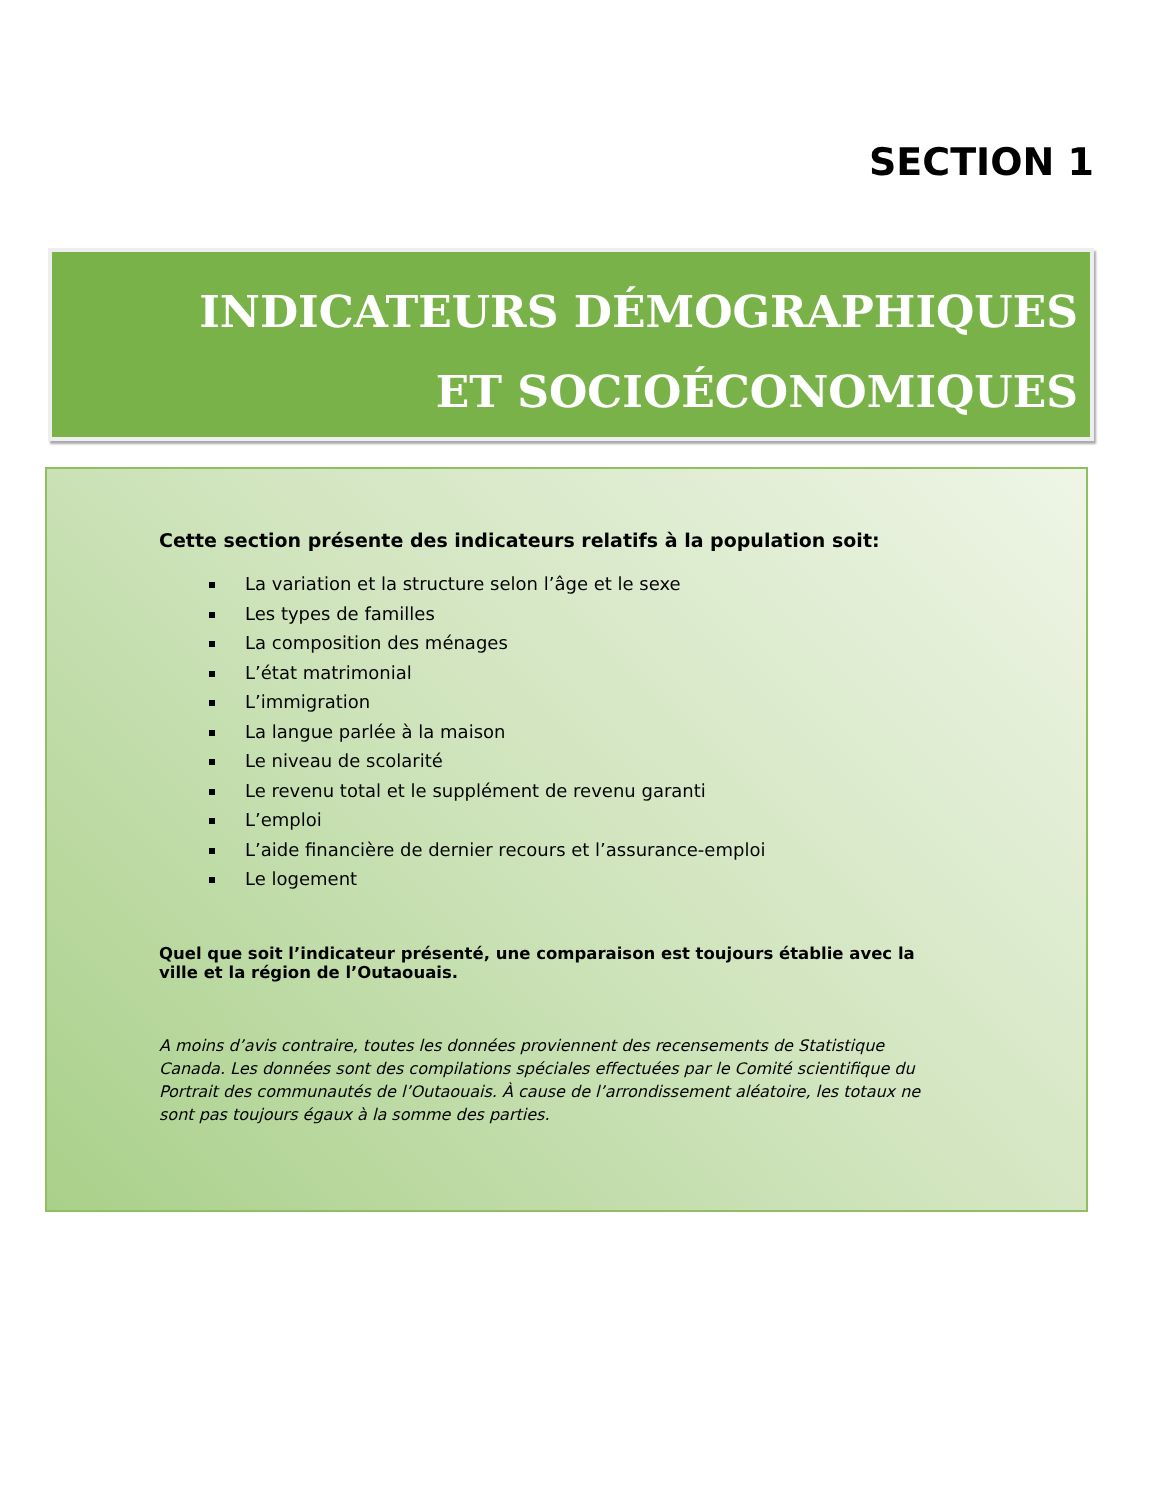SECTION 1
INDICATEURS DÉMOGRAPHIQUES
ET SOCIOÉCONOMIQUES
Cette section présente des indicateurs relatifs à la population soit:
La variation et la structure selon l’âge et le sexe
Les types de familles
La composition des ménages
L’état matrimonial
L’immigration
La langue parlée à la maison
Le niveau de scolarité
Le revenu total et le supplément de revenu garanti
L’emploi
L’aide financière de dernier recours et l’assurance-emploi
Le logement
Quel que soit l’indicateur présenté, une comparaison est toujours établie avec la ville et la région de l’Outaouais.
A moins d’avis contraire, toutes les données proviennent des recensements de Statistique Canada. Les données sont des compilations spéciales effectuées par le Comité scientifique du Portrait des communautés de l’Outaouais. À cause de l’arrondissement aléatoire, les totaux ne sont pas toujours égaux à la somme des parties.